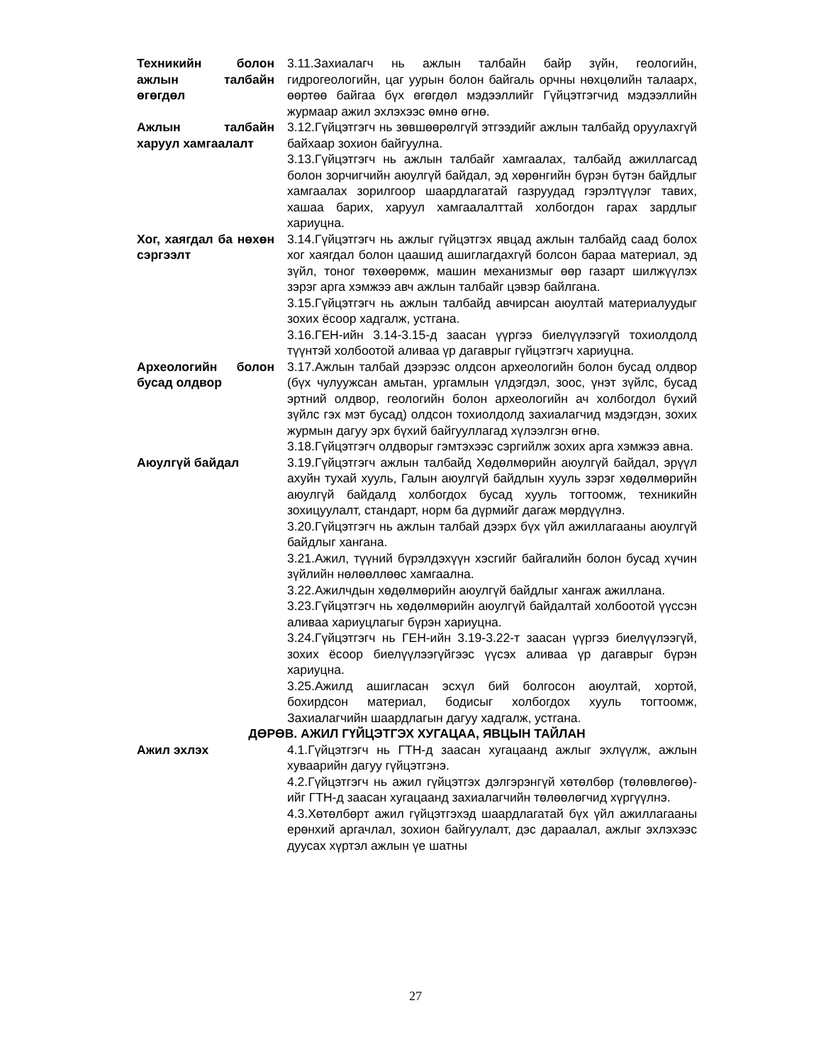Техникийн болон ажлын талбайн өгөгдөл
3.11.Захиалагч нь ажлын талбайн байр зүйн, геологийн, гидрогеологийн, цаг уурын болон байгаль орчны нөхцөлийн талаарх, өөртөө байгаа бүх өгөгдөл мэдээллийг Гүйцэтгэгчид мэдээллийн журмаар ажил эхлэхээс өмнө өгнө.
Ажлын талбайн харуул хамгаалалт
3.12.Гүйцэтгэгч нь зөвшөөрөлгүй этгээдийг ажлын талбайд оруулахгүй байхаар зохион байгуулна.
3.13.Гүйцэтгэгч нь ажлын талбайг хамгаалах, талбайд ажиллагсад болон зорчигчийн аюулгүй байдал, эд хөрөнгийн бүрэн бүтэн байдлыг хамгаалах зорилгоор шаардлагатай газруудад гэрэлтүүлэг тавих, хашаа барих, харуул хамгаалалттай холбогдон гарах зардлыг хариуцна.
Хог, хаягдал ба нөхөн сэргээлт
3.14.Гүйцэтгэгч нь ажлыг гүйцэтгэх явцад ажлын талбайд саад болох хог хаягдал болон цаашид ашиглагдахгүй болсон бараа материал, эд зүйл, тоног төхөөрөмж, машин механизмыг өөр газарт шилжүүлэх зэрэг арга хэмжээ авч ажлын талбайг цэвэр байлгана.
3.15.Гүйцэтгэгч нь ажлын талбайд авчирсан аюултай материалуудыг зохих ёсоор хадгалж, устгана.
3.16.ГЕН-ийн 3.14-3.15-д заасан үүргээ биелүүлээгүй тохиолдолд түүнтэй холбоотой аливаа үр дагаврыг гүйцэтгэгч хариуцна.
Археологийн болон бусад олдвор
3.17.Ажлын талбай дээрээс олдсон археологийн болон бусад олдвор (бүх чулуужсан амьтан, ургамлын үлдэгдэл, зоос, үнэт зүйлс, бусад эртний олдвор, геологийн болон археологийн ач холбогдол бүхий зүйлс гэх мэт бусад) олдсон тохиолдолд захиалагчид мэдэгдэн, зохих журмын дагуу эрх бүхий байгууллагад хүлээлгэн өгнө.
3.18.Гүйцэтгэгч олдворыг гэмтэхээс сэргийлж зохих арга хэмжээ авна.
Аюулгүй байдал 3.19.Гүйцэтгэгч ажлын талбайд Хөдөлмөрийн аюулгүй байдал, эрүүл ахуйн тухай хууль, Галын аюулгүй байдлын хууль зэрэг хөдөлмөрийн аюулгүй байдалд холбогдох бусад хууль тогтоомж, техникийн зохицуулалт, стандарт, норм ба дүрмийг дагаж мөрдүүлнэ.
3.20.Гүйцэтгэгч нь ажлын талбай дээрх бүх үйл ажиллагааны аюулгүй байдлыг хангана.
3.21.Ажил, түүний бүрэлдэхүүн хэсгийг байгалийн болон бусад хүчин зүйлийн нөлөөллөөс хамгаална.
3.22.Ажилчдын хөдөлмөрийн аюулгүй байдлыг хангаж ажиллана.
3.23.Гүйцэтгэгч нь хөдөлмөрийн аюулгүй байдалтай холбоотой үүссэн аливаа хариуцлагыг бүрэн хариуцна.
3.24.Гүйцэтгэгч нь ГЕН-ийн 3.19-3.22-т заасан үүргээ биелүүлээгүй, зохих ёсоор биелүүлээгүйгээс үүсэх аливаа үр дагаврыг бүрэн хариуцна.
3.25.Ажилд ашигласан эсхүл бий болгосон аюултай, хортой, бохирдсон материал, бодисыг холбогдох хууль тогтоомж, Захиалагчийн шаардлагын дагуу хадгалж, устгана.
ДӨРӨВ. АЖИЛ ГҮЙЦЭТГЭХ ХУГАЦАА, ЯВЦЫН ТАЙЛАН
Ажил эхлэх 4.1.Гүйцэтгэгч нь ГТН-д заасан хугацаанд ажлыг эхлүүлж, ажлын хуваарийн дагуу гүйцэтгэнэ.
4.2.Гүйцэтгэгч нь ажил гүйцэтгэх дэлгэрэнгүй хөтөлбөр (төлөвлөгөө)-ийг ГТН-д заасан хугацаанд захиалагчийн төлөөлөгчид хүргүүлнэ.
4.3.Хөтөлбөрт ажил гүйцэтгэхэд шаардлагатай бүх үйл ажиллагааны ерөнхий аргачлал, зохион байгуулалт, дэс дараалал, ажлыг эхлэхээс дуусах хүртэл ажлын үе шатны
27